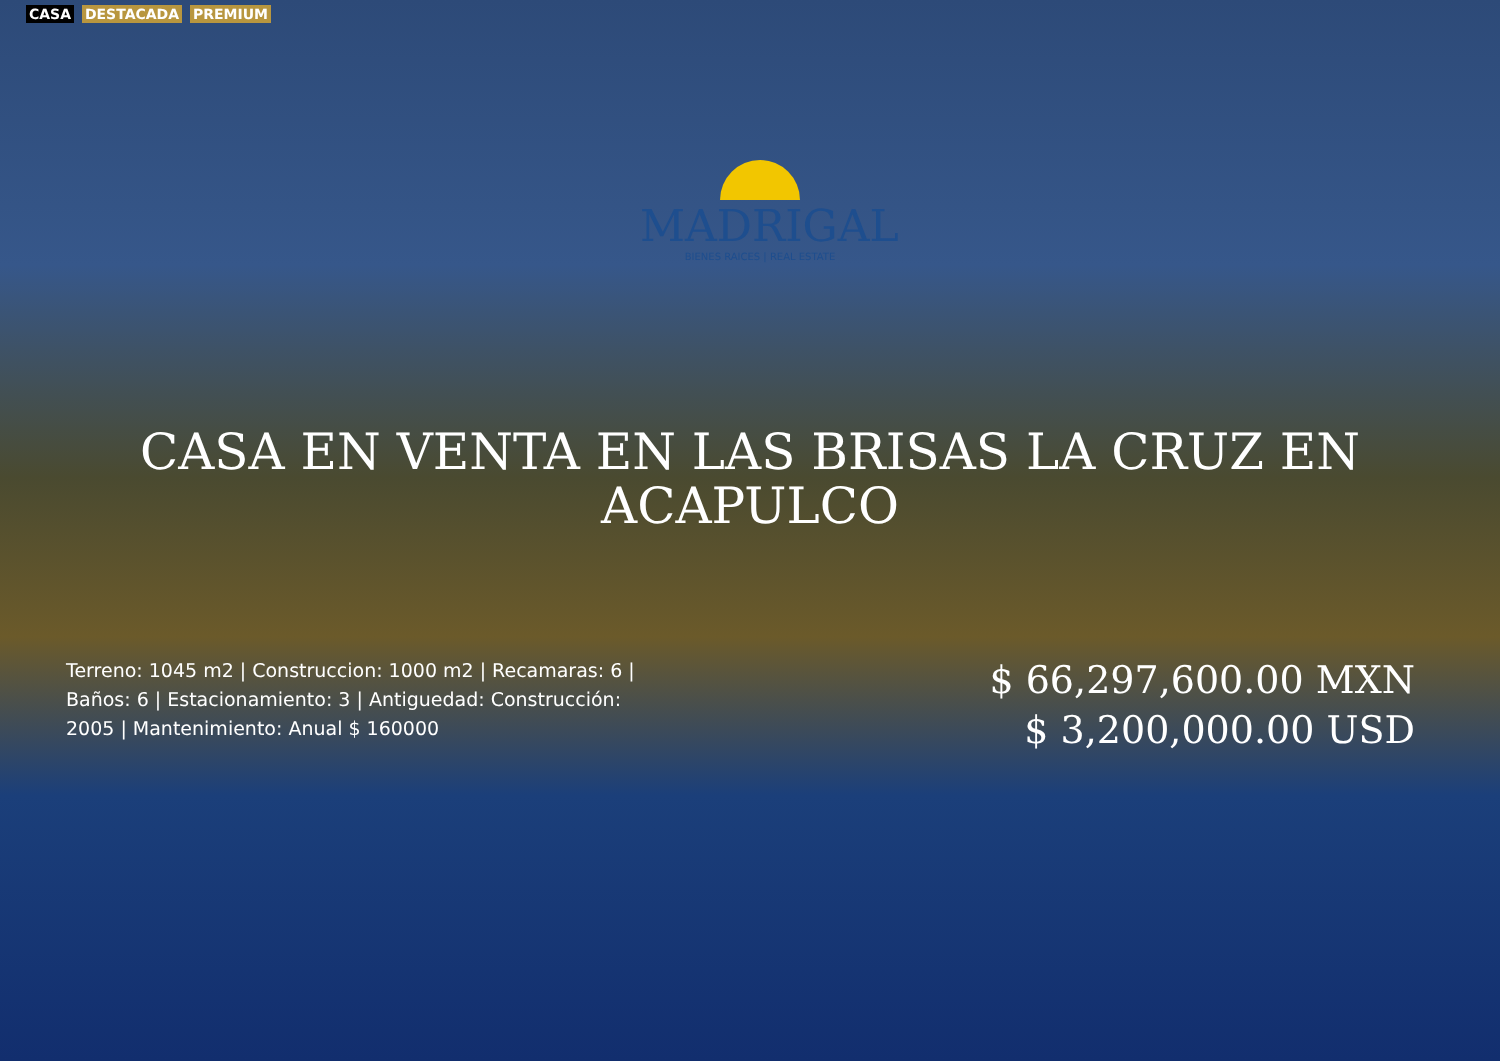CASA DESTACADA PREMIUM
MADRIGAL
BIENES RAICES | REAL ESTATE
CASA EN VENTA EN LAS BRISAS LA CRUZ EN ACAPULCO
Terreno: 1045 m2 | Construccion: 1000 m2 | Recamaras: 6 | Baños: 6 | Estacionamiento: 3 | Antiguedad: Construcción: 2005 | Mantenimiento: Anual $ 160000
$ 66,297,600.00 MXN
$ 3,200,000.00 USD